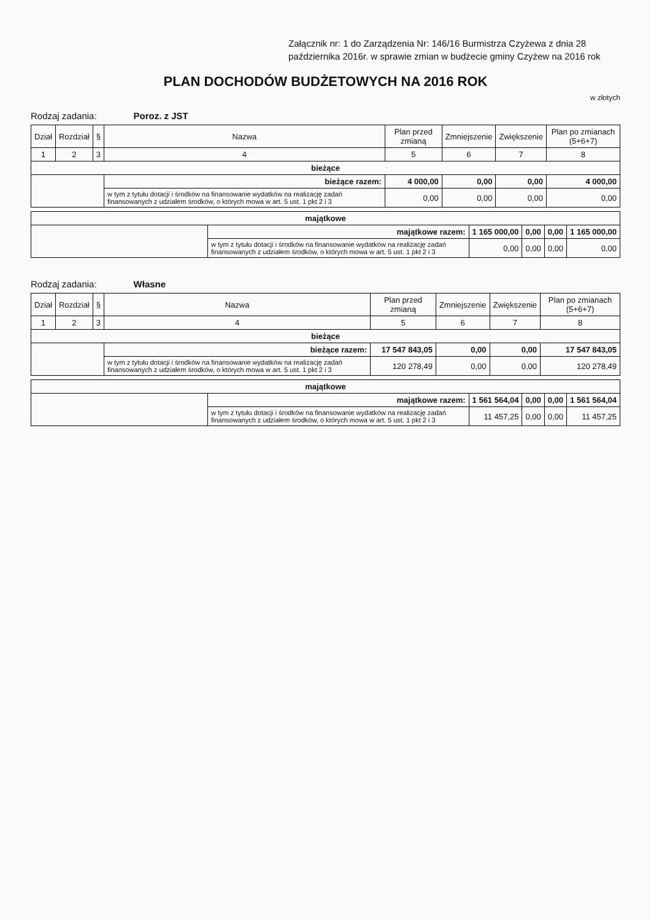Załącznik nr: 1 do Zarządzenia Nr: 146/16 Burmistrza Czyżewa z dnia 28 października 2016r. w sprawie zmian w budżecie gminy Czyżew na 2016 rok
PLAN DOCHODÓW BUDŻETOWYCH NA 2016 ROK
w złotych
Rodzaj zadania: Poroz. z JST
| Dział | Rozdział | § | Nazwa | Plan przed zmianą | Zmniejszenie | Zwiększenie | Plan po zmianach (5+6+7) |
| --- | --- | --- | --- | --- | --- | --- | --- |
| 1 | 2 | 3 | 4 | 5 | 6 | 7 | 8 |
| bieżące | | | | | | | |
| | | | bieżące razem: | 4 000,00 | 0,00 | 0,00 | 4 000,00 |
| | | | w tym z tytułu dotacji i środków na finansowanie wydatków na realizację zadań finansowanych z udziałem środków, o których mowa w art. 5 ust. 1 pkt 2 i 3 | 0,00 | 0,00 | 0,00 | 0,00 |
| majątkowe | | | | | |
| | majątkowe razem: | 1 165 000,00 | 0,00 | 0,00 | 1 165 000,00 |
| | w tym z tytułu dotacji i środków na finansowanie wydatków na realizację zadań finansowanych z udziałem środków, o których mowa w art. 5 ust. 1 pkt 2 i 3 | 0,00 | 0,00 | 0,00 | 0,00 |
Rodzaj zadania: Własne
| Dział | Rozdział | § | Nazwa | Plan przed zmianą | Zmniejszenie | Zwiększenie | Plan po zmianach (5+6+7) |
| --- | --- | --- | --- | --- | --- | --- | --- |
| 1 | 2 | 3 | 4 | 5 | 6 | 7 | 8 |
| bieżące | | | | | | | |
| | | | bieżące razem: | 17 547 843,05 | 0,00 | 0,00 | 17 547 843,05 |
| | | | w tym z tytułu dotacji i środków na finansowanie wydatków na realizację zadań finansowanych z udziałem środków, o których mowa w art. 5 ust. 1 pkt 2 i 3 | 120 278,49 | 0,00 | 0,00 | 120 278,49 |
| majątkowe | | | | | |
| | majątkowe razem: | 1 561 564,04 | 0,00 | 0,00 | 1 561 564,04 |
| | w tym z tytułu dotacji i środków na finansowanie wydatków na realizację zadań finansowanych z udziałem środków, o których mowa w art. 5 ust. 1 pkt 2 i 3 | 11 457,25 | 0,00 | 0,00 | 11 457,25 |